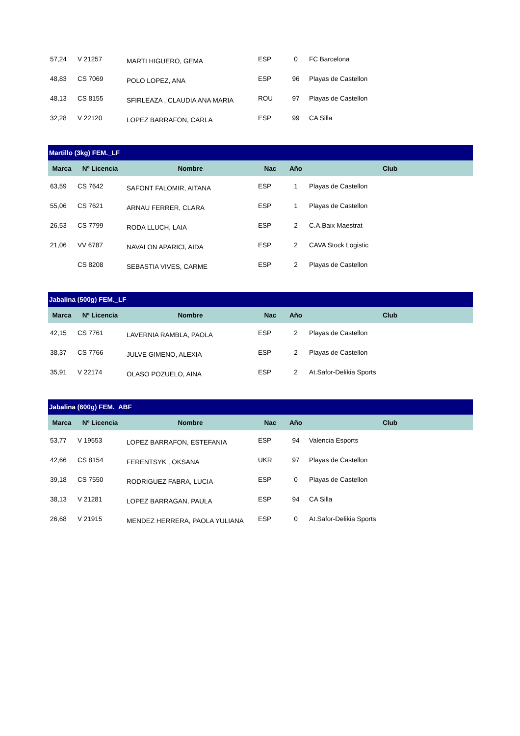| 57,24 | V 21257 | MARTI HIGUERO, GEMA | ESP | 0 | FC Barcelona |
| 48,83 | CS 7069 | POLO LOPEZ, ANA | ESP | 96 | Playas de Castellon |
| 48,13 | CS 8155 | SFIRLEAZA , CLAUDIA ANA MARIA | ROU | 97 | Playas de Castellon |
| 32,28 | V 22120 | LOPEZ BARRAFON, CARLA | ESP | 99 | CA Silla |
| Martillo (3kg) FEM._LF | | | | | |
| Marca | Nº Licencia | Nombre | Nac | Año | Club |
| 63,59 | CS 7642 | SAFONT FALOMIR, AITANA | ESP | 1 | Playas de Castellon |
| 55,06 | CS 7621 | ARNAU FERRER, CLARA | ESP | 1 | Playas de Castellon |
| 26,53 | CS 7799 | RODA LLUCH, LAIA | ESP | 2 | C.A.Baix Maestrat |
| 21,06 | VV 6787 | NAVALON APARICI, AIDA | ESP | 2 | CAVA Stock Logistic |
| | CS 8208 | SEBASTIA VIVES, CARME | ESP | 2 | Playas de Castellon |
| Jabalina (500g) FEM._LF | | | | | |
| Marca | Nº Licencia | Nombre | Nac | Año | Club |
| 42,15 | CS 7761 | LAVERNIA RAMBLA, PAOLA | ESP | 2 | Playas de Castellon |
| 38,37 | CS 7766 | JULVE GIMENO, ALEXIA | ESP | 2 | Playas de Castellon |
| 35,91 | V 22174 | OLASO POZUELO, AINA | ESP | 2 | At.Safor-Delikia Sports |
| Jabalina (600g) FEM._ABF | | | | | |
| Marca | Nº Licencia | Nombre | Nac | Año | Club |
| 53,77 | V 19553 | LOPEZ BARRAFON, ESTEFANIA | ESP | 94 | Valencia Esports |
| 42,66 | CS 8154 | FERENTSYK , OKSANA | UKR | 97 | Playas de Castellon |
| 39,18 | CS 7550 | RODRIGUEZ FABRA, LUCIA | ESP | 0 | Playas de Castellon |
| 38,13 | V 21281 | LOPEZ BARRAGAN, PAULA | ESP | 94 | CA Silla |
| 26,68 | V 21915 | MENDEZ HERRERA, PAOLA YULIANA | ESP | 0 | At.Safor-Delikia Sports |